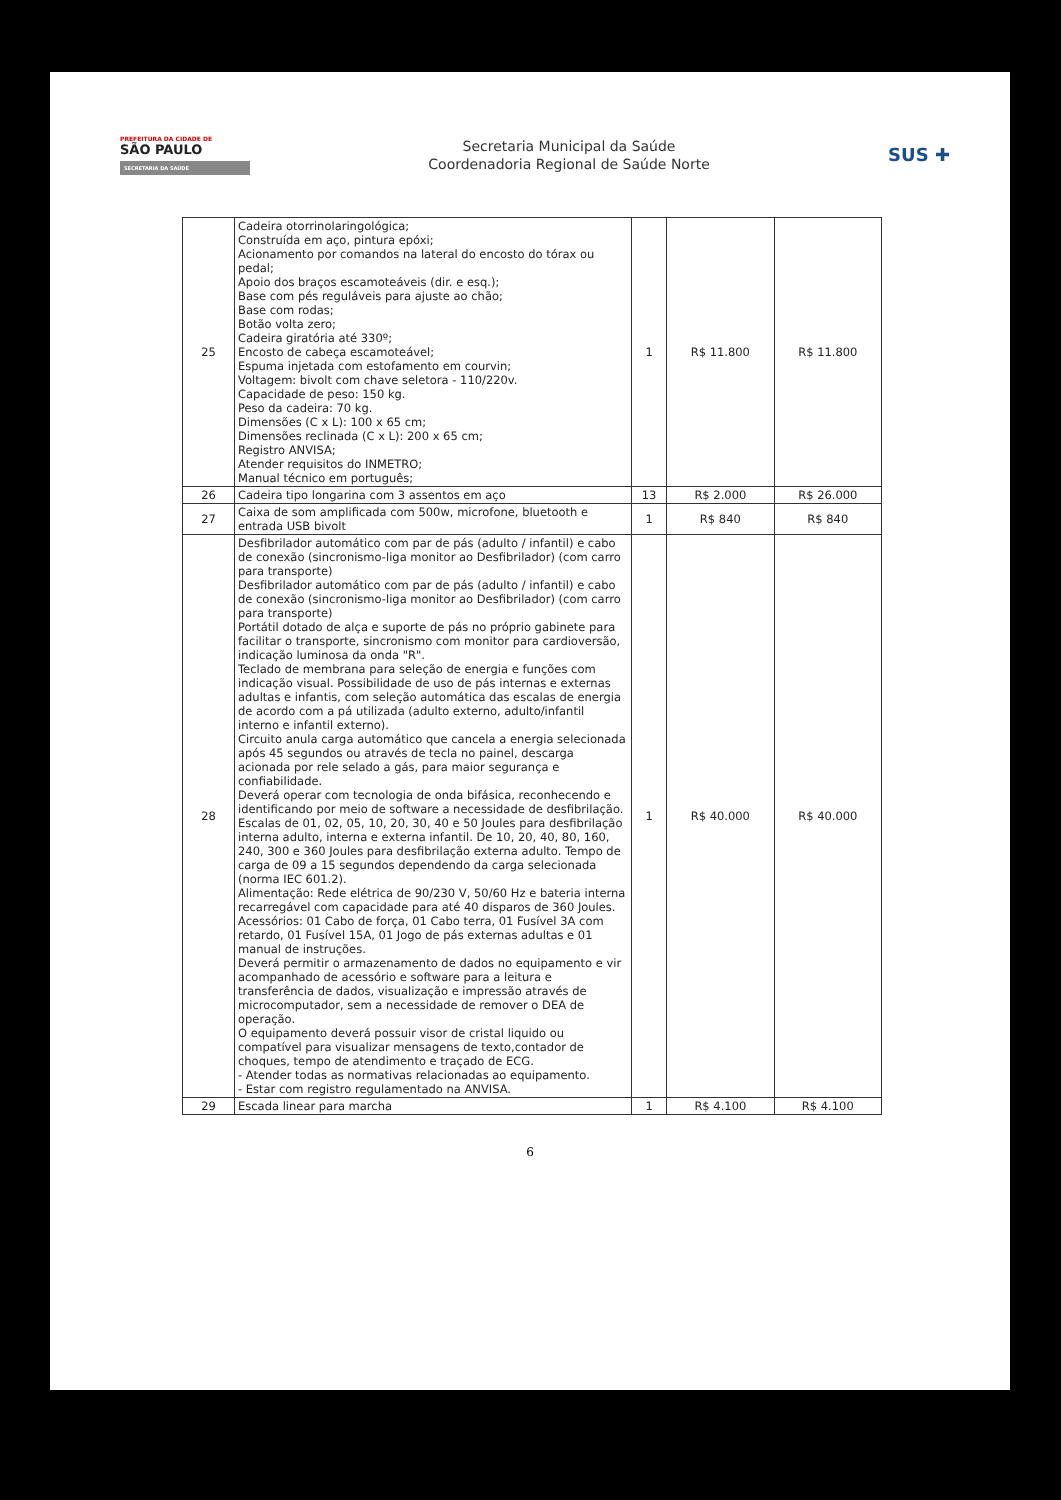PREFEITURA DA CIDADE DE
SÃO PAULO
SECRETARIA DA SAÚDE
Secretaria Municipal da Saúde
Coordenadoria Regional de Saúde Norte
SUS ✚
| 25 | Cadeira otorrinolaringológica; Construída em aço, pintura epóxi; Acionamento por comandos na lateral do encosto do tórax ou pedal; Apoio dos braços escamoteáveis (dir. e esq.); Base com pés reguláveis para ajuste ao chão; Base com rodas; Botão volta zero; Cadeira giratória até 330º; Encosto de cabeça escamoteável; Espuma injetada com estofamento em courvin; Voltagem: bivolt com chave seletora - 110/220v. Capacidade de peso: 150 kg. Peso da cadeira: 70 kg. Dimensões (C x L): 100 x 65 cm; Dimensões reclinada (C x L): 200 x 65 cm; Registro ANVISA; Atender requisitos do INMETRO; Manual técnico em português; | 1 | R$ 11.800 | R$ 11.800 |
| 26 | Cadeira tipo longarina com 3 assentos em aço | 13 | R$ 2.000 | R$ 26.000 |
| 27 | Caixa de som amplificada com 500w, microfone, bluetooth e entrada USB bivolt | 1 | R$ 840 | R$ 840 |
| 28 | Desfibrilador automático com par de pás (adulto / infantil) e cabo de conexão (sincronismo-liga monitor ao Desfibrilador) (com carro para transporte) Desfibrilador automático com par de pás (adulto / infantil) e cabo de conexão (sincronismo-liga monitor ao Desfibrilador) (com carro para transporte) Portátil dotado de alça e suporte de pás no próprio gabinete para facilitar o transporte, sincronismo com monitor para cardioversão, indicação luminosa da onda "R". Teclado de membrana para seleção de energia e funções com indicação visual. Possibilidade de uso de pás internas e externas adultas e infantis, com seleção automática das escalas de energia de acordo com a pá utilizada (adulto externo, adulto/infantil interno e infantil externo). Circuito anula carga automático que cancela a energia selecionada após 45 segundos ou através de tecla no painel, descarga acionada por rele selado a gás, para maior segurança e confiabilidade. Deverá operar com tecnologia de onda bifásica, reconhecendo e identificando por meio de software a necessidade de desfibrilação. Escalas de 01, 02, 05, 10, 20, 30, 40 e 50 Joules para desfibrilação interna adulto, interna e externa infantil. De 10, 20, 40, 80, 160, 240, 300 e 360 Joules para desfibrilação externa adulto. Tempo de carga de 09 a 15 segundos dependendo da carga selecionada (norma IEC 601.2). Alimentação: Rede elétrica de 90/230 V, 50/60 Hz e bateria interna recarregável com capacidade para até 40 disparos de 360 Joules. Acessórios: 01 Cabo de força, 01 Cabo terra, 01 Fusível 3A com retardo, 01 Fusível 15A, 01 Jogo de pás externas adultas e 01 manual de instruções. Deverá permitir o armazenamento de dados no equipamento e vir acompanhado de acessório e software para a leitura e transferência de dados, visualização e impressão através de microcomputador, sem a necessidade de remover o DEA de operação. O equipamento deverá possuir visor de cristal liquido ou compatível para visualizar mensagens de texto,contador de choques, tempo de atendimento e traçado de ECG. - Atender todas as normativas relacionadas ao equipamento. - Estar com registro regulamentado na ANVISA. | 1 | R$ 40.000 | R$ 40.000 |
| 29 | Escada linear para marcha | 1 | R$ 4.100 | R$ 4.100 |
6